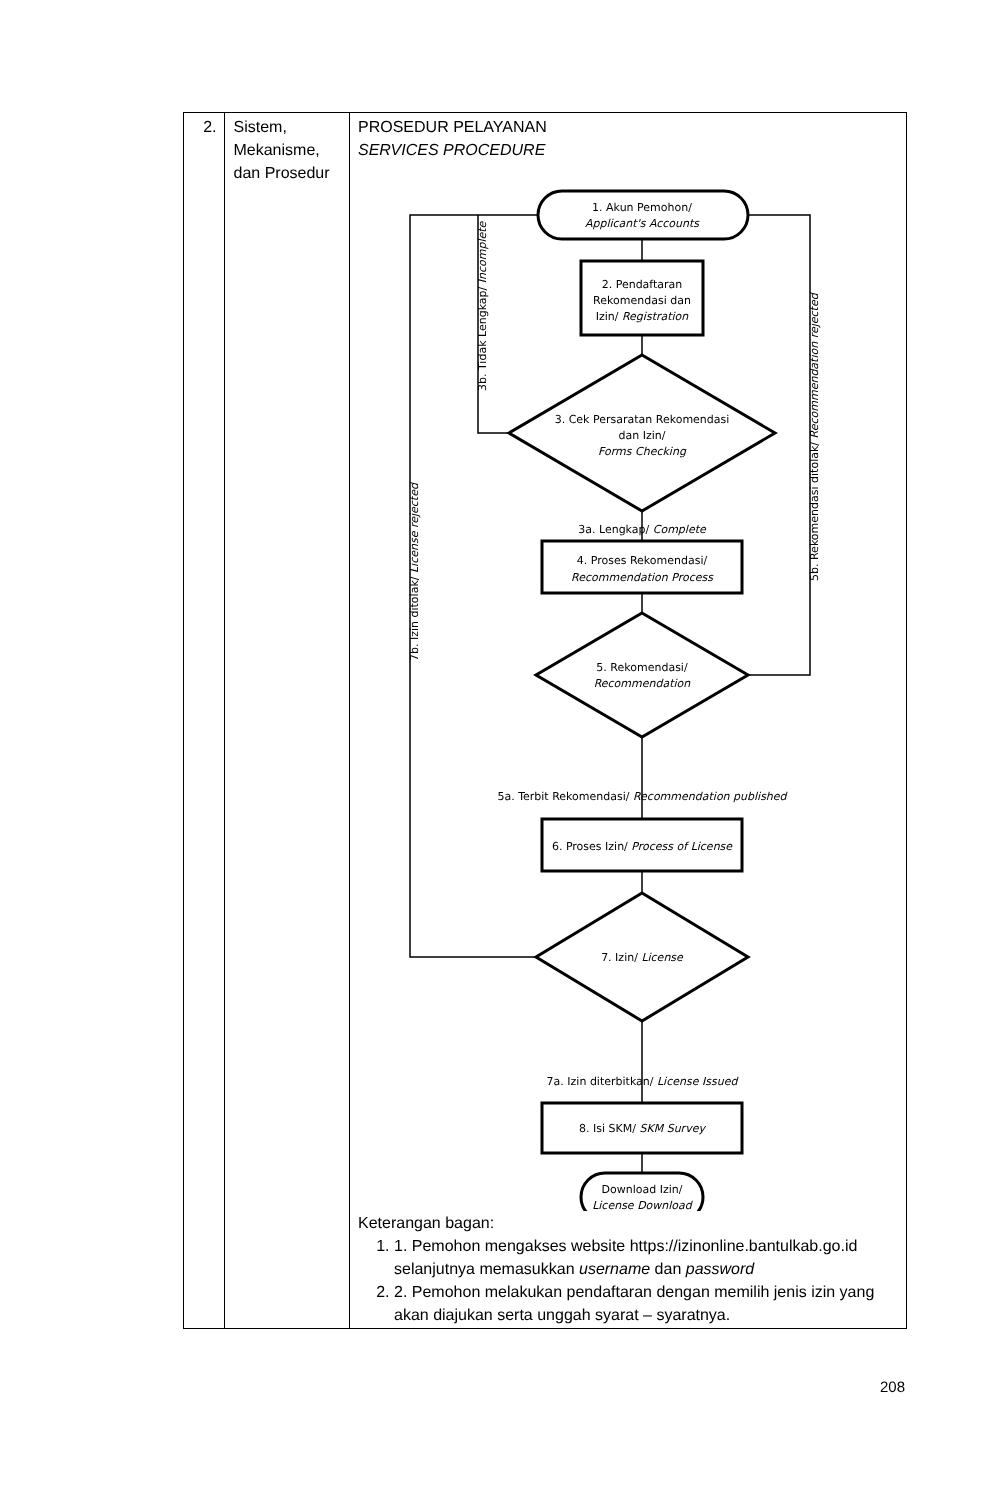| 2. | Sistem, Mekanisme, dan Prosedur | PROSEDUR PELAYANAN SERVICES PROCEDURE 1. Akun Pemohon/ Applicant's Accounts 2. Pendaftaran Rekomendasi dan Izin/ Registration 3. Cek Persaratan Rekomendasi dan Izin/ Forms Checking 3a. Lengkap/ Complete 4. Proses Rekomendasi/ Recommendation Process 5. Rekomendasi/ Recommendation 5a. Terbit Rekomendasi/ Recommendation published 6. Proses Izin/ Process of License 7. Izin/ License 7a. Izin diterbitkan/ License Issued 8. Isi SKM/ SKM Survey Download Izin/ License Download 3b. Tidak Lengkap/ Incomplete 5b. Rekomendasi ditolak/ Recommendation rejected 7b. Izin ditolak/ License rejected Keterangan bagan: 1. 1. Pemohon mengakses website https://izinonline.bantulkab.go.id selanjutnya memasukkan username dan password 2. 2. Pemohon melakukan pendaftaran dengan memilih jenis izin yang akan diajukan serta unggah syarat – syaratnya. |
208